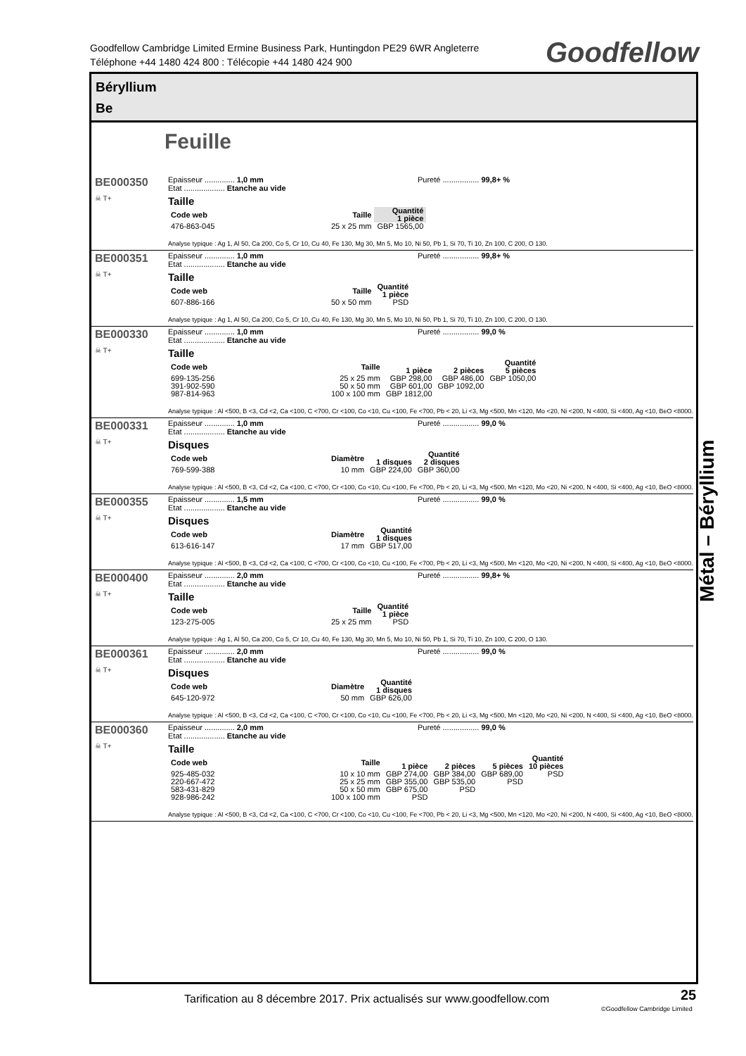Goodfellow Cambridge Limited Ermine Business Park, Huntingdon PE29 6WR Angleterre
Téléphone +44 1480 424 800 : Télécopie +44 1480 424 900
Goodfellow
Béryllium
Be
Feuille
BE000350
☠ T+
Epaisseur .............. 1,0 mm Pureté ................. 99,8+ %
Etat ................... Etanche au vide
Taille
| Code web | Taille | Quantité 1 pièce |
| --- | --- | --- |
| 476-863-045 | 25 x 25 mm | GBP 1565,00 |
Analyse typique : Ag 1, Al 50, Ca 200, Co 5, Cr 10, Cu 40, Fe 130, Mg 30, Mn 5, Mo 10, Ni 50, Pb 1, Si 70, Ti 10, Zn 100, C 200, O 130.
BE000351
☠ T+
Epaisseur .............. 1,0 mm Pureté ................. 99,8+ %
Etat ................... Etanche au vide
Taille
| Code web | Taille | Quantité 1 pièce |
| --- | --- | --- |
| 607-886-166 | 50 x 50 mm | PSD |
Analyse typique : Ag 1, Al 50, Ca 200, Co 5, Cr 10, Cu 40, Fe 130, Mg 30, Mn 5, Mo 10, Ni 50, Pb 1, Si 70, Ti 10, Zn 100, C 200, O 130.
BE000330
☠ T+
Epaisseur .............. 1,0 mm Pureté ................. 99,0 %
Etat ................... Etanche au vide
Taille
| Code web | Taille | Quantité | | |
| --- | --- | --- | --- | --- |
| | | 1 pièce | 2 pièces | 5 pièces |
| 699-135-256 | 25 x 25 mm | GBP 298,00 | GBP 486,00 | GBP 1050,00 |
| 391-902-590 | 50 x 50 mm | GBP 601,00 | GBP 1092,00 | |
| 987-814-963 | 100 x 100 mm | GBP 1812,00 | | |
Analyse typique : Al <500, B <3, Cd <2, Ca <100, C <700, Cr <100, Co <10, Cu <100, Fe <700, Pb < 20, Li <3, Mg <500, Mn <120, Mo <20, Ni <200, N <400, Si <400, Ag <10, BeO <8000.
BE000331
☠ T+
Epaisseur .............. 1,0 mm Pureté ................. 99,0 %
Etat ................... Etanche au vide
Disques
| Code web | Diamètre | Quantité | |
| --- | --- | --- | --- |
| | | 1 disques | 2 disques |
| 769-599-388 | 10 mm | GBP 224,00 | GBP 360,00 |
Analyse typique : Al <500, B <3, Cd <2, Ca <100, C <700, Cr <100, Co <10, Cu <100, Fe <700, Pb < 20, Li <3, Mg <500, Mn <120, Mo <20, Ni <200, N <400, Si <400, Ag <10, BeO <8000.
BE000355
☠ T+
Epaisseur .............. 1,5 mm Pureté ................. 99,0 %
Etat ................... Etanche au vide
Disques
| Code web | Diamètre | Quantité 1 disques |
| --- | --- | --- |
| 613-616-147 | 17 mm | GBP 517,00 |
Analyse typique : Al <500, B <3, Cd <2, Ca <100, C <700, Cr <100, Co <10, Cu <100, Fe <700, Pb < 20, Li <3, Mg <500, Mn <120, Mo <20, Ni <200, N <400, Si <400, Ag <10, BeO <8000.
BE000400
☠ T+
Epaisseur .............. 2,0 mm Pureté ................. 99,8+ %
Etat ................... Etanche au vide
Taille
| Code web | Taille | Quantité 1 pièce |
| --- | --- | --- |
| 123-275-005 | 25 x 25 mm | PSD |
Analyse typique : Ag 1, Al 50, Ca 200, Co 5, Cr 10, Cu 40, Fe 130, Mg 30, Mn 5, Mo 10, Ni 50, Pb 1, Si 70, Ti 10, Zn 100, C 200, O 130.
BE000361
☠ T+
Epaisseur .............. 2,0 mm Pureté ................. 99,0 %
Etat ................... Etanche au vide
Disques
| Code web | Diamètre | Quantité 1 disques |
| --- | --- | --- |
| 645-120-972 | 50 mm | GBP 626,00 |
Analyse typique : Al <500, B <3, Cd <2, Ca <100, C <700, Cr <100, Co <10, Cu <100, Fe <700, Pb < 20, Li <3, Mg <500, Mn <120, Mo <20, Ni <200, N <400, Si <400, Ag <10, BeO <8000.
BE000360
☠ T+
Epaisseur .............. 2,0 mm Pureté ................. 99,0 %
Etat ................... Etanche au vide
Taille
| Code web | Taille | Quantité | | | |
| --- | --- | --- | --- | --- | --- |
| | | 1 pièce | 2 pièces | 5 pièces | 10 pièces |
| 925-485-032 | 10 x 10 mm | GBP 274,00 | GBP 384,00 | GBP 689,00 | PSD |
| 220-667-472 | 25 x 25 mm | GBP 355,00 | GBP 535,00 | PSD | |
| 583-431-829 | 50 x 50 mm | GBP 675,00 | PSD | | |
| 928-986-242 | 100 x 100 mm | PSD | | | |
Analyse typique : Al <500, B <3, Cd <2, Ca <100, C <700, Cr <100, Co <10, Cu <100, Fe <700, Pb < 20, Li <3, Mg <500, Mn <120, Mo <20, Ni <200, N <400, Si <400, Ag <10, BeO <8000.
Métal – Béryllium
Tarification au 8 décembre 2017. Prix actualisés sur www.goodfellow.com
25
©Goodfellow Cambridge Limited